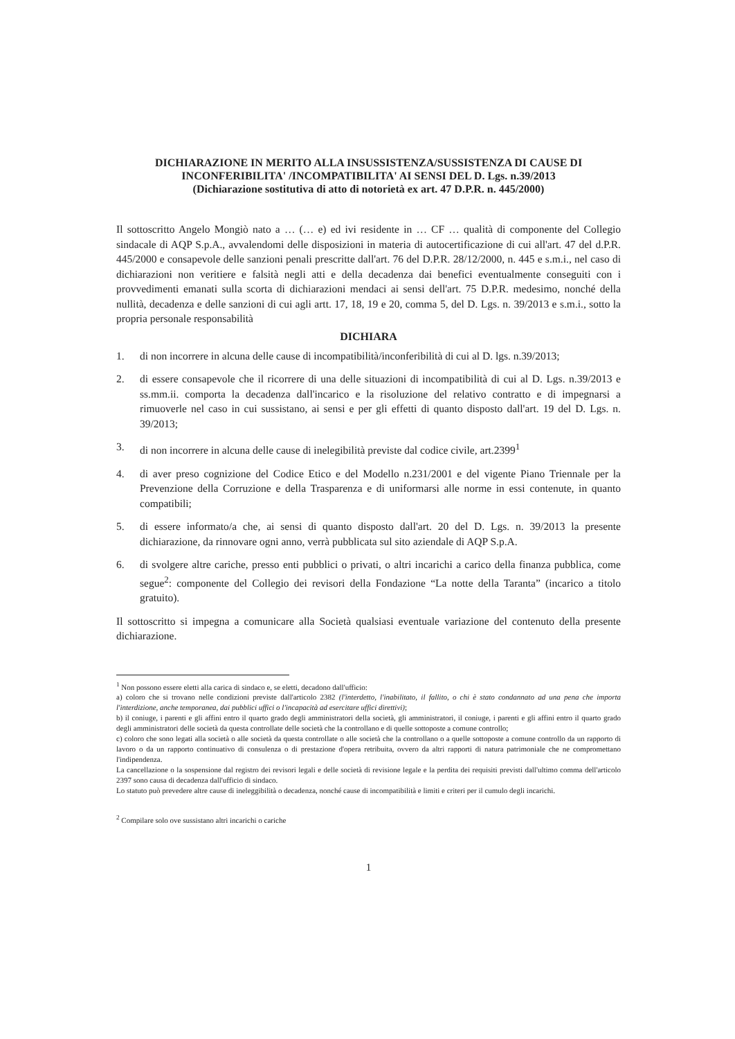DICHIARAZIONE IN MERITO ALLA INSUSSISTENZA/SUSSISTENZA DI CAUSE DI INCONFERIBILITA' /INCOMPATIBILITA' AI SENSI DEL D. Lgs. n.39/2013
(Dichiarazione sostitutiva di atto di notorietà ex art. 47 D.P.R. n. 445/2000)
Il sottoscritto Angelo Mongiò nato a … (… e) ed ivi residente in … CF … qualità di componente del Collegio sindacale di AQP S.p.A., avvalendomi delle disposizioni in materia di autocertificazione di cui all'art. 47 del d.P.R. 445/2000 e consapevole delle sanzioni penali prescritte dall'art. 76 del D.P.R. 28/12/2000, n. 445 e s.m.i., nel caso di dichiarazioni non veritiere e falsità negli atti e della decadenza dai benefici eventualmente conseguiti con i provvedimenti emanati sulla scorta di dichiarazioni mendaci ai sensi dell'art. 75 D.P.R. medesimo, nonché della nullità, decadenza e delle sanzioni di cui agli artt. 17, 18, 19 e 20, comma 5, del D. Lgs. n. 39/2013 e s.m.i., sotto la propria personale responsabilità
DICHIARA
1. di non incorrere in alcuna delle cause di incompatibilità/inconferibilità di cui al D. lgs. n.39/2013;
2. di essere consapevole che il ricorrere di una delle situazioni di incompatibilità di cui al D. Lgs. n.39/2013 e ss.mm.ii. comporta la decadenza dall'incarico e la risoluzione del relativo contratto e di impegnarsi a rimuoverle nel caso in cui sussistano, ai sensi e per gli effetti di quanto disposto dall'art. 19 del D. Lgs. n. 39/2013;
3. di non incorrere in alcuna delle cause di inelegibilità previste dal codice civile, art.2399<sup>1</sup>
4. di aver preso cognizione del Codice Etico e del Modello n.231/2001 e del vigente Piano Triennale per la Prevenzione della Corruzione e della Trasparenza e di uniformarsi alle norme in essi contenute, in quanto compatibili;
5. di essere informato/a che, ai sensi di quanto disposto dall'art. 20 del D. Lgs. n. 39/2013 la presente dichiarazione, da rinnovare ogni anno, verrà pubblicata sul sito aziendale di AQP S.p.A.
6. di svolgere altre cariche, presso enti pubblici o privati, o altri incarichi a carico della finanza pubblica, come segue<sup>2</sup>: componente del Collegio dei revisori della Fondazione “La notte della Taranta” (incarico a titolo gratuito).
Il sottoscritto si impegna a comunicare alla Società qualsiasi eventuale variazione del contenuto della presente dichiarazione.
<sup>1</sup> Non possono essere eletti alla carica di sindaco e, se eletti, decadono dall'ufficio:
a) coloro che si trovano nelle condizioni previste dall'articolo 2382 (l'interdetto, l'inabilitato, il fallito, o chi è stato condannato ad una pena che importa l'interdizione, anche temporanea, dai pubblici uffici o l'incapacità ad esercitare uffici direttivi);
b) il coniuge, i parenti e gli affini entro il quarto grado degli amministratori della società, gli amministratori, il coniuge, i parenti e gli affini entro il quarto grado degli amministratori delle società da questa controllate delle società che la controllano e di quelle sottoposte a comune controllo;
c) coloro che sono legati alla società o alle società da questa controllate o alle società che la controllano o a quelle sottoposte a comune controllo da un rapporto di lavoro o da un rapporto continuativo di consulenza o di prestazione d'opera retribuita, ovvero da altri rapporti di natura patrimoniale che ne compromettano l'indipendenza.
La cancellazione o la sospensione dal registro dei revisori legali e delle società di revisione legale e la perdita dei requisiti previsti dall'ultimo comma dell'articolo 2397 sono causa di decadenza dall'ufficio di sindaco.
Lo statuto può prevedere altre cause di ineleggibilità o decadenza, nonché cause di incompatibilità e limiti e criteri per il cumulo degli incarichi.
<sup>2</sup> Compilare solo ove sussistano altri incarichi o cariche
1